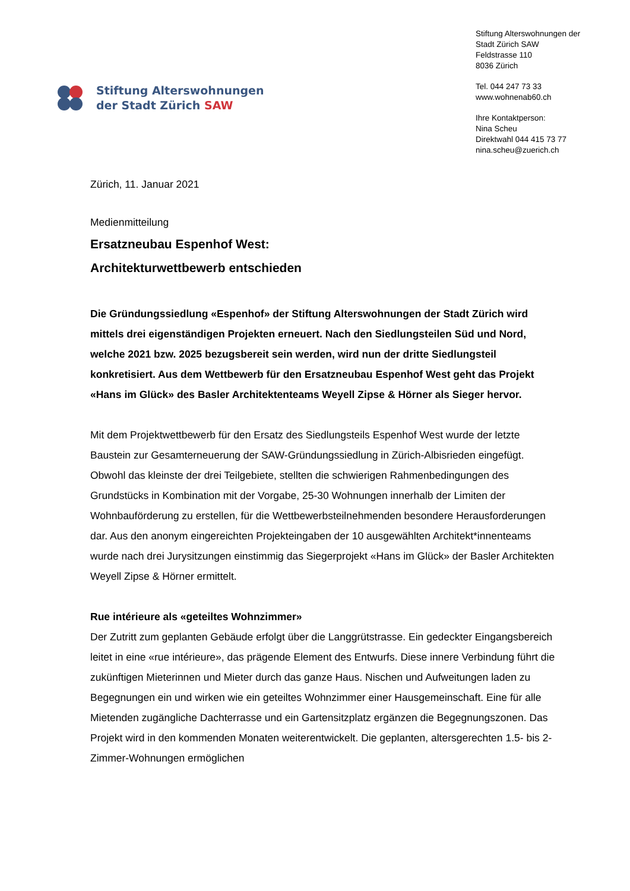Stiftung Alterswohnungen
der Stadt Zürich SAW
Stiftung Alterswohnungen der
Stadt Zürich SAW
Feldstrasse 110
8036 Zürich
Tel. 044 247 73 33
www.wohnenab60.ch
Ihre Kontaktperson:
Nina Scheu
Direktwahl 044 415 73 77
nina.scheu@zuerich.ch
Zürich, 11. Januar 2021
Medienmitteilung
Ersatzneubau Espenhof West:
Architekturwettbewerb entschieden
Die Gründungssiedlung «Espenhof» der Stiftung Alterswohnungen der Stadt Zürich wird mittels drei eigenständigen Projekten erneuert. Nach den Siedlungsteilen Süd und Nord, welche 2021 bzw. 2025 bezugsbereit sein werden, wird nun der dritte Siedlungsteil konkretisiert. Aus dem Wettbewerb für den Ersatzneubau Espenhof West geht das Projekt «Hans im Glück» des Basler Architektenteams Weyell Zipse & Hörner als Sieger hervor.
Mit dem Projektwettbewerb für den Ersatz des Siedlungsteils Espenhof West wurde der letzte Baustein zur Gesamterneuerung der SAW-Gründungssiedlung in Zürich-Albisrieden eingefügt. Obwohl das kleinste der drei Teilgebiete, stellten die schwierigen Rahmenbedingungen des Grundstücks in Kombination mit der Vorgabe, 25-30 Wohnungen innerhalb der Limiten der Wohnbauförderung zu erstellen, für die Wettbewerbsteilnehmenden besondere Herausforderungen dar. Aus den anonym eingereichten Projekteingaben der 10 ausgewählten Architekt*innenteams wurde nach drei Jurysitzungen einstimmig das Siegerprojekt «Hans im Glück» der Basler Architekten Weyell Zipse & Hörner ermittelt.
Rue intérieure als «geteiltes Wohnzimmer»
Der Zutritt zum geplanten Gebäude erfolgt über die Langgrütstrasse. Ein gedeckter Eingangsbereich leitet in eine «rue intérieure», das prägende Element des Entwurfs. Diese innere Verbindung führt die zukünftigen Mieterinnen und Mieter durch das ganze Haus. Nischen und Aufweitungen laden zu Begegnungen ein und wirken wie ein geteiltes Wohnzimmer einer Hausgemeinschaft. Eine für alle Mietenden zugängliche Dachterrasse und ein Gartensitzplatz ergänzen die Begegnungszonen. Das Projekt wird in den kommenden Monaten weiterentwickelt. Die geplanten, altersgerechten 1.5- bis 2-Zimmer-Wohnungen ermöglichen